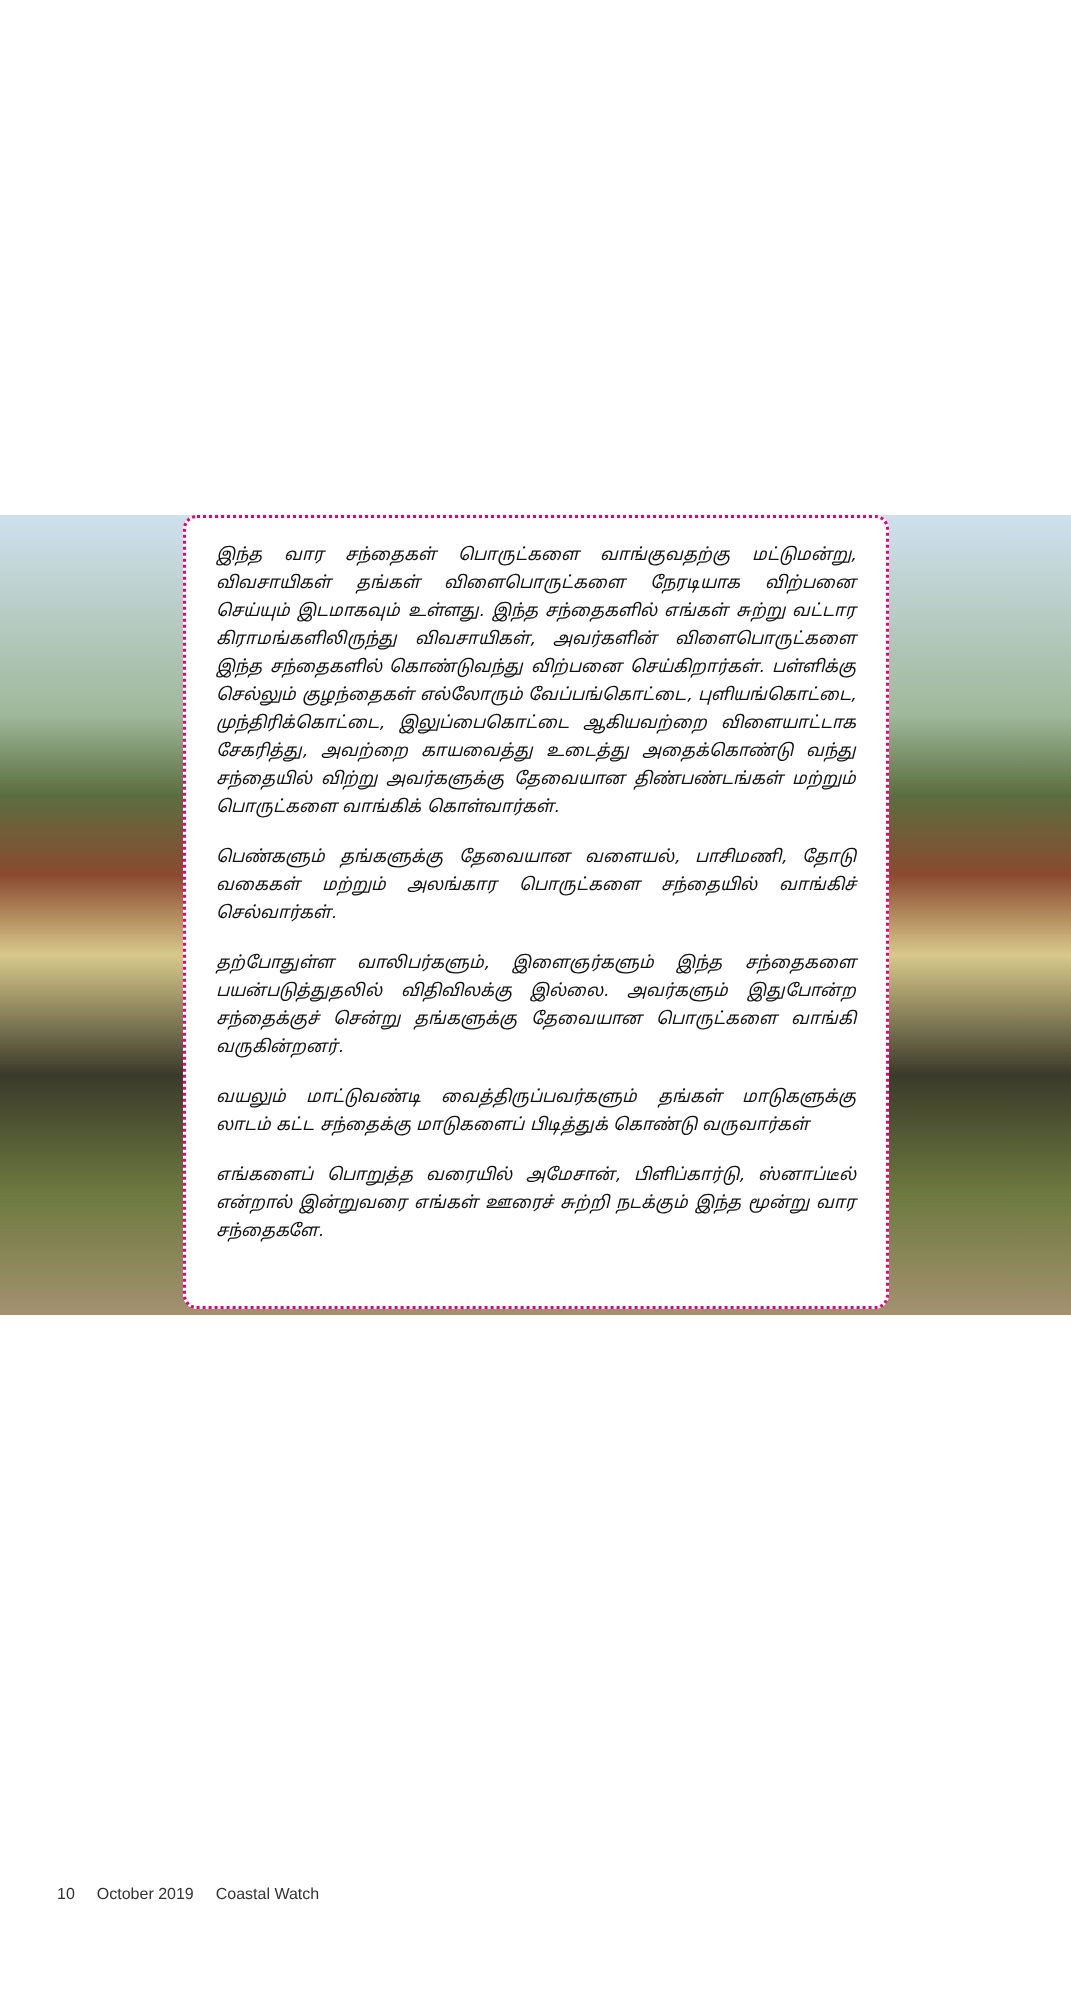இந்த வார சந்தைகள் பொருட்களை வாங்குவதற்கு மட்டுமன்று, விவசாயிகள் தங்கள் விளைபொருட்களை நேரடியாக விற்பனை செய்யும் இடமாகவும் உள்ளது. இந்த சந்தைகளில் எங்கள் சுற்று வட்டார கிராமங்களிலிருந்து விவசாயிகள், அவர்களின் விளைபொருட்களை இந்த சந்தைகளில் கொண்டுவந்து விற்பனை செய்கிறார்கள். பள்ளிக்கு செல்லும் குழந்தைகள் எல்லோரும் வேப்பங்கொட்டை, புளியங்கொட்டை, முந்திரிக்கொட்டை, இலுப்பைகொட்டை ஆகியவற்றை விளையாட்டாக சேகரித்து, அவற்றை காயவைத்து உடைத்து அதைக்கொண்டு வந்து சந்தையில் விற்று அவர்களுக்கு தேவையான திண்பண்டங்கள் மற்றும் பொருட்களை வாங்கிக் கொள்வார்கள்.
பெண்களும் தங்களுக்கு தேவையான வளையல், பாசிமணி, தோடு வகைகள் மற்றும் அலங்கார பொருட்களை சந்தையில் வாங்கிச் செல்வார்கள்.
தற்போதுள்ள வாலிபர்களும், இளைஞர்களும் இந்த சந்தைகளை பயன்படுத்துதலில் விதிவிலக்கு இல்லை. அவர்களும் இதுபோன்ற சந்தைக்குச் சென்று தங்களுக்கு தேவையான பொருட்களை வாங்கி வருகின்றனர்.
வயலும் மாட்டுவண்டி வைத்திருப்பவர்களும் தங்கள் மாடுகளுக்கு லாடம் கட்ட சந்தைக்கு மாடுகளைப் பிடித்துக் கொண்டு வருவார்கள்
எங்களைப் பொறுத்த வரையில் அமேசான், பிளிப்கார்டு, ஸ்னாப்டீல் என்றால் இன்றுவரை எங்கள் ஊரைச் சுற்றி நடக்கும் இந்த மூன்று வார சந்தைகளே.
10 October 2019 Coastal Watch